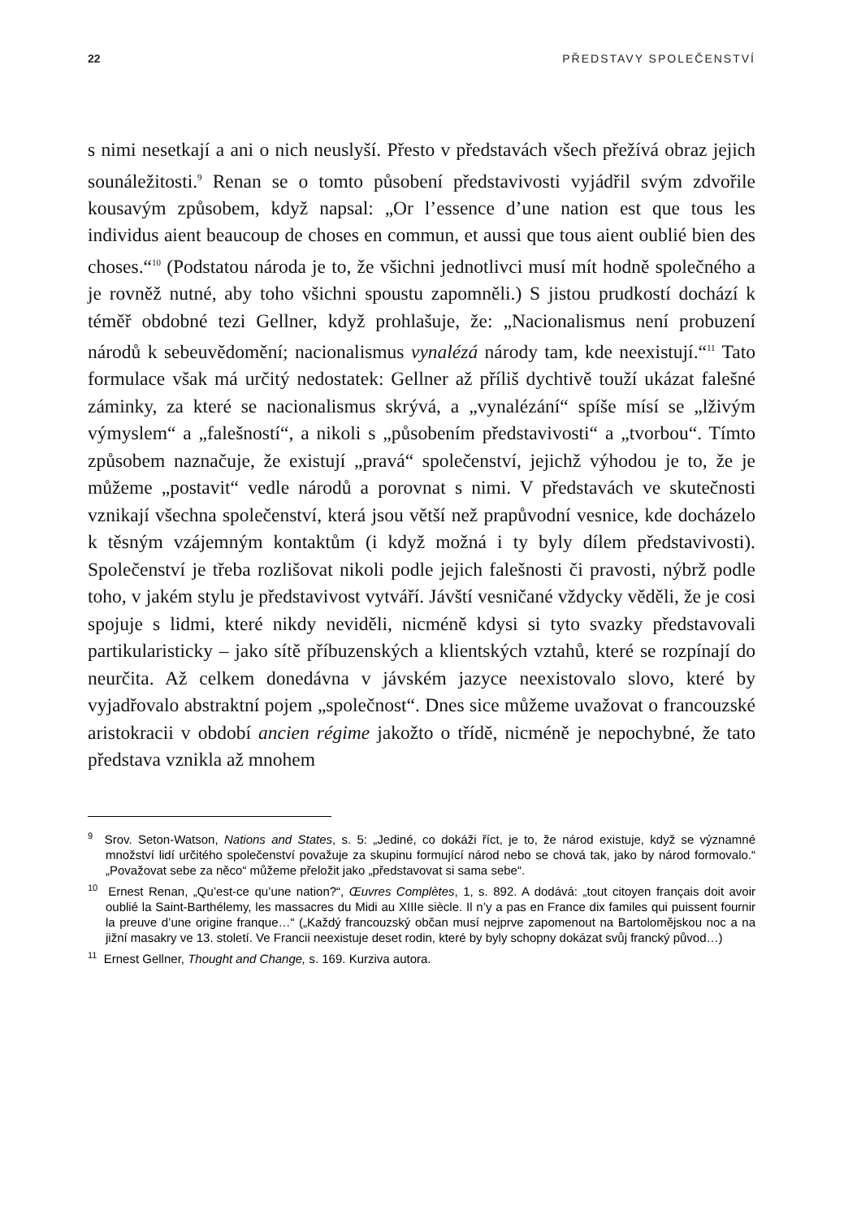22 PŘEDSTAVY SPOLEČENSTVÍ
s nimi nesetkají a ani o nich neuslyší. Přesto v představách všech přežívá obraz jejich sounáležitosti.<sup>9</sup> Renan se o tomto působení představivosti vyjádřil svým zdvořile kousavým způsobem, když napsal: „Or l’essence d’une nation est que tous les individus aient beaucoup de choses en commun, et aussi que tous aient oublié bien des choses.“<sup>10</sup> (Podstatou národa je to, že všichni jednotlivci musí mít hodně společného a je rovněž nutné, aby toho všichni spoustu zapomněli.) S jistou prudkostí dochází k téměř obdobné tezi Gellner, když prohlašuje, že: „Nacionalismus není probuzení národů k sebeuvědomění; nacionalismus vynalézá národy tam, kde neexistují.“<sup>11</sup> Tato formulace však má určitý nedostatek: Gellner až příliš dychtivě touží ukázat falešné záminky, za které se nacionalismus skrývá, a „vynalézání“ spíše mísí se „lživým výmyslem“ a „falešností“, a nikoli s „působením představivosti“ a „tvorbou“. Tímto způsobem naznačuje, že existují „pravá“ společenství, jejichž výhodou je to, že je můžeme „postavit“ vedle národů a porovnat s nimi. V představách ve skutečnosti vznikají všechna společenství, která jsou větší než prapůvodní vesnice, kde docházelo k těsným vzájemným kontaktům (i když možná i ty byly dílem představivosti). Společenství je třeba rozlišovat nikoli podle jejich falešnosti či pravosti, nýbrž podle toho, v jakém stylu je představivost vytváří. Jávští vesničané vždycky věděli, že je cosi spojuje s lidmi, které nikdy neviděli, nicméně kdysi si tyto svazky představovali partikularisticky – jako sítě příbuzenských a klientských vztahů, které se rozpínají do neurčita. Až celkem donedávna v jávském jazyce neexistovalo slovo, které by vyjadřovalo abstraktní pojem „společnost“. Dnes sice můžeme uvažovat o francouzské aristokracii v období ancien régime jakožto o třídě, nicméně je nepochybné, že tato představa vznikla až mnohem
<sup>9</sup> Srov. Seton-Watson, Nations and States, s. 5: „Jediné, co dokáži říct, je to, že národ existuje, když se významné množství lidí určitého společenství považuje za skupinu formující národ nebo se chová tak, jako by národ formovalo.“ „Považovat sebe za něco“ můžeme přeložit jako „představovat si sama sebe“.
<sup>10</sup> Ernest Renan, „Qu’est-ce qu’une nation?“, Œuvres Complètes, 1, s. 892. A dodává: „tout citoyen français doit avoir oublié la Saint-Barthélemy, les massacres du Midi au XIIIe siècle. Il n’y a pas en France dix familes qui puissent fournir la preuve d’une origine franque…“ („Každý francouzský občan musí nejprve zapomenout na Bartolomějskou noc a na jižní masakry ve 13. století. Ve Francii neexistuje deset rodin, které by byly schopny dokázat svůj francký původ…)
<sup>11</sup> Ernest Gellner, Thought and Change, s. 169. Kurziva autora.